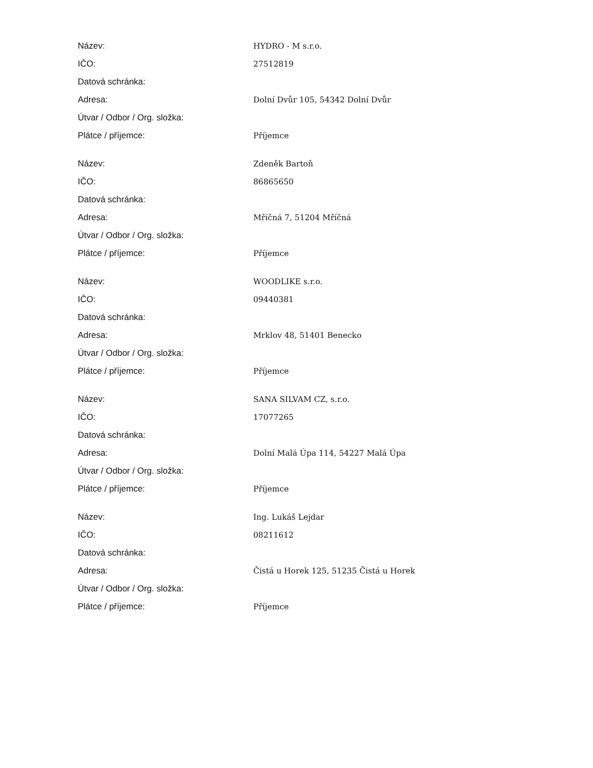| Název: | HYDRO - M s.r.o. |
| IČO: | 27512819 |
| Datová schránka: | |
| Adresa: | Dolní Dvůr 105, 54342 Dolní Dvůr |
| Útvar / Odbor / Org. složka: | |
| Plátce / příjemce: | Příjemce |
| Název: | Zdeněk Bartoň |
| IČO: | 86865650 |
| Datová schránka: | |
| Adresa: | Mříčná 7, 51204 Mříčná |
| Útvar / Odbor / Org. složka: | |
| Plátce / příjemce: | Příjemce |
| Název: | WOODLIKE s.r.o. |
| IČO: | 09440381 |
| Datová schránka: | |
| Adresa: | Mrklov 48, 51401 Benecko |
| Útvar / Odbor / Org. složka: | |
| Plátce / příjemce: | Příjemce |
| Název: | SANA SILVAM CZ, s.r.o. |
| IČO: | 17077265 |
| Datová schránka: | |
| Adresa: | Dolní Malá Úpa 114, 54227 Malá Úpa |
| Útvar / Odbor / Org. složka: | |
| Plátce / příjemce: | Příjemce |
| Název: | Ing. Lukáš Lejdar |
| IČO: | 08211612 |
| Datová schránka: | |
| Adresa: | Čistá u Horek 125, 51235 Čistá u Horek |
| Útvar / Odbor / Org. složka: | |
| Plátce / příjemce: | Příjemce |